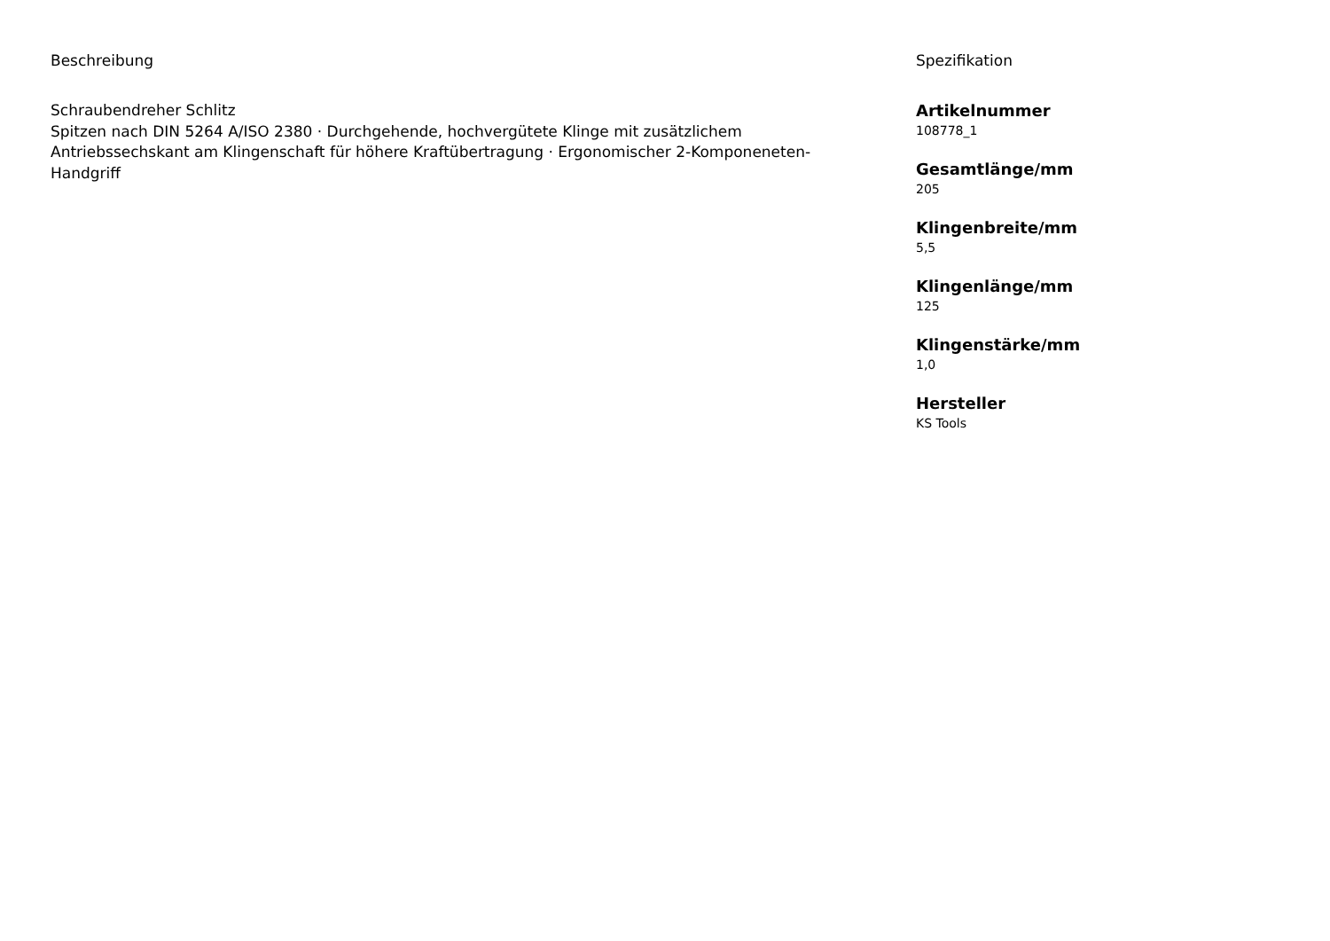Beschreibung
Schraubendreher Schlitz
Spitzen nach DIN 5264 A/ISO 2380 · Durchgehende, hochvergütete Klinge mit zusätzlichem Antriebssechskant am Klingenschaft für höhere Kraftübertragung · Ergonomischer 2-Komponeneten-Handgriff
Spezifikation
Artikelnummer
108778_1
Gesamtlänge/mm
205
Klingenbreite/mm
5,5
Klingenlänge/mm
125
Klingenstärke/mm
1,0
Hersteller
KS Tools